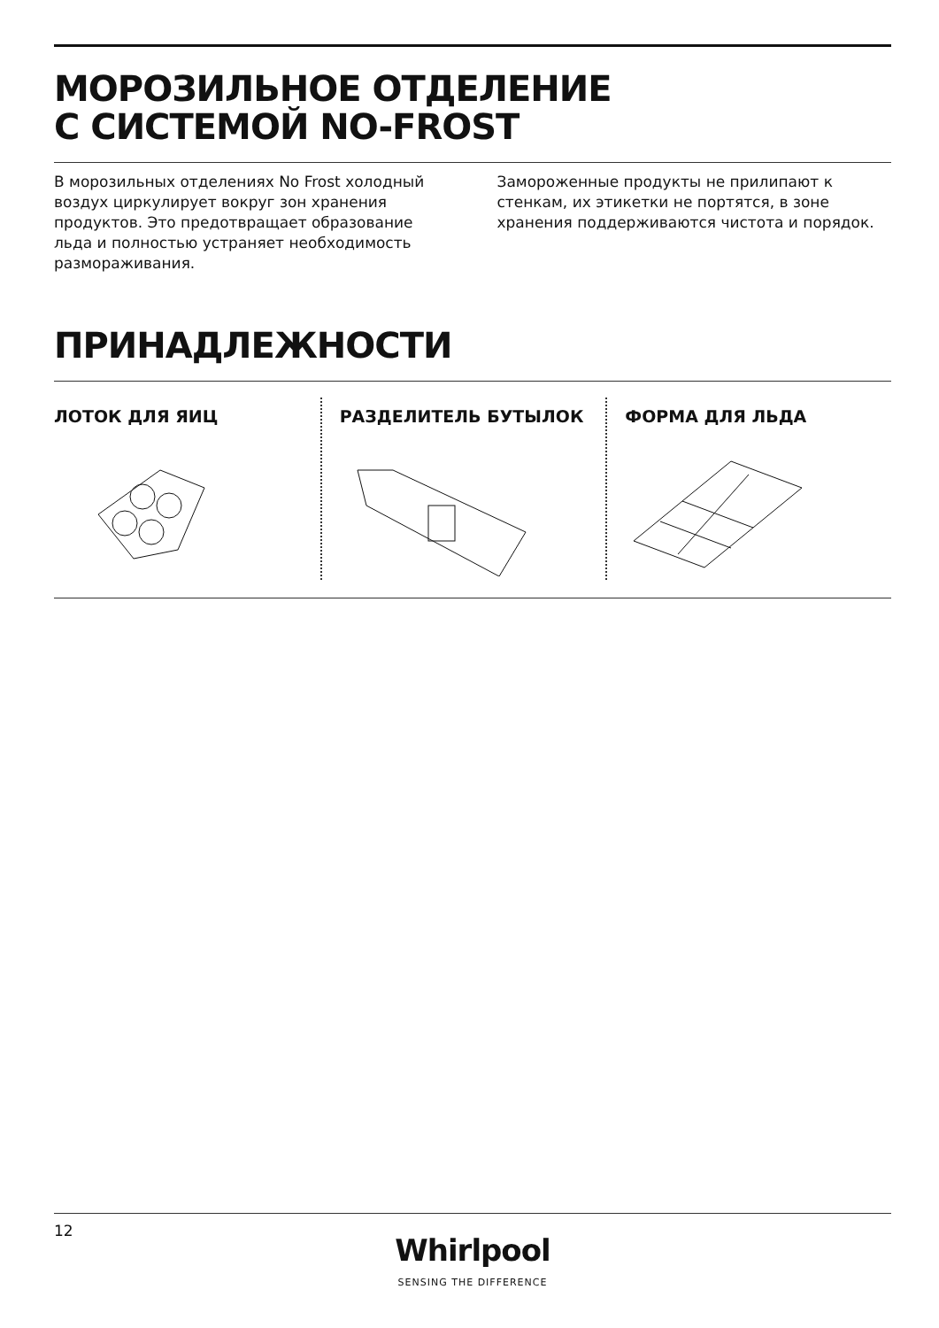МОРОЗИЛЬНОЕ ОТДЕЛЕНИЕ
С СИСТЕМОЙ NO-FROST
В морозильных отделениях No Frost холодный воздух циркулирует вокруг зон хранения продуктов. Это предотвращает образование льда и полностью устраняет необходимость размораживания.
Замороженные продукты не прилипают к стенкам, их этикетки не портятся, в зоне хранения поддерживаются чистота и порядок.
ПРИНАДЛЕЖНОСТИ
ЛОТОК ДЛЯ ЯИЦ РАЗДЕЛИТЕЛЬ БУТЫЛОК ФОРМА ДЛЯ ЛЬДА
12
Whirlpool
SENSING THE DIFFERENCE